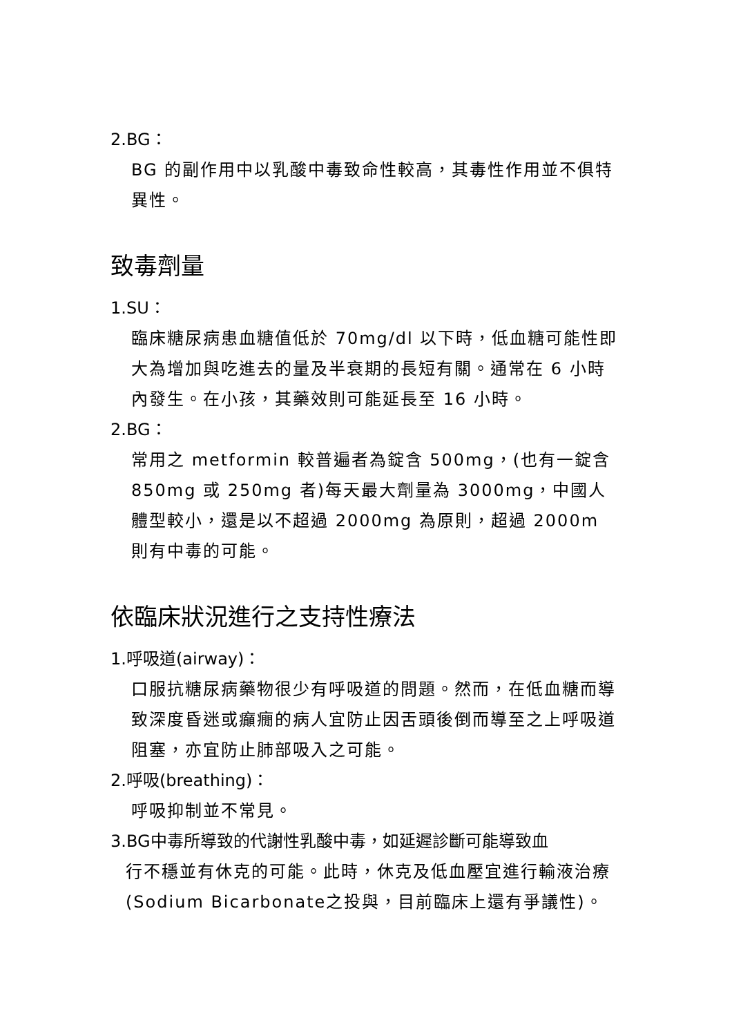2.BG：
BG 的副作用中以乳酸中毒致命性較高，其毒性作用並不俱特異性。
致毒劑量
1.SU：
臨床糖尿病患血糖值低於 70mg/dl 以下時，低血糖可能性即大為增加與吃進去的量及半衰期的長短有關。通常在 6 小時內發生。在小孩，其藥效則可能延長至 16 小時。
2.BG：
常用之 metformin 較普遍者為錠含 500mg，(也有一錠含 850mg 或 250mg 者)每天最大劑量為 3000mg，中國人體型較小，還是以不超過 2000mg 為原則，超過 2000m 則有中毒的可能。
依臨床狀況進行之支持性療法
1.呼吸道(airway)：
口服抗糖尿病藥物很少有呼吸道的問題。然而，在低血糖而導致深度昏迷或癲癇的病人宜防止因舌頭後倒而導至之上呼吸道阻塞，亦宜防止肺部吸入之可能。
2.呼吸(breathing)：
呼吸抑制並不常見。
3.BG中毒所導致的代謝性乳酸中毒，如延遲診斷可能導致血
行不穩並有休克的可能。此時，休克及低血壓宜進行輸液治療(Sodium Bicarbonate之投與，目前臨床上還有爭議性)。